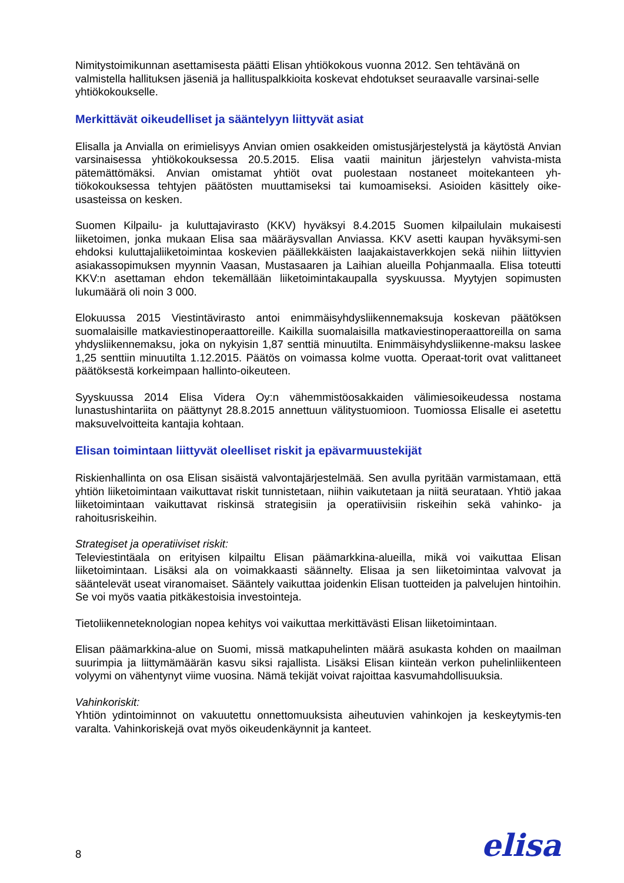Nimitystoimikunnan asettamisesta päätti Elisan yhtiökokous vuonna 2012. Sen tehtävänä on valmistella hallituksen jäseniä ja hallituspalkkioita koskevat ehdotukset seuraavalle varsinai-selle yhtiökokoukselle.
Merkittävät oikeudelliset ja sääntelyyn liittyvät asiat
Elisalla ja Anvialla on erimielisyys Anvian omien osakkeiden omistusjärjestelystä ja käytöstä Anvian varsinaisessa yhtiökokouksessa 20.5.2015. Elisa vaatii mainitun järjestelyn vahvista-mista pätemättömäksi. Anvian omistamat yhtiöt ovat puolestaan nostaneet moitekanteen yh-tiökokouksessa tehtyjen päätösten muuttamiseksi tai kumoamiseksi. Asioiden käsittely oike-usasteissa on kesken.
Suomen Kilpailu- ja kuluttajavirasto (KKV) hyväksyi 8.4.2015 Suomen kilpailulain mukaisesti liiketoimen, jonka mukaan Elisa saa määräysvallan Anviassa. KKV asetti kaupan hyväksymi-sen ehdoksi kuluttajaliiketoimintaa koskevien päällekkäisten laajakaistaverkkojen sekä niihin liittyvien asiakassopimuksen myynnin Vaasan, Mustasaaren ja Laihian alueilla Pohjanmaalla. Elisa toteutti KKV:n asettaman ehdon tekemällään liiketoimintakaupalla syyskuussa. Myytyjen sopimusten lukumäärä oli noin 3 000.
Elokuussa 2015 Viestintävirasto antoi enimmäisyhdysliikennemaksuja koskevan päätöksen suomalaisille matkaviestinoperaattoreille. Kaikilla suomalaisilla matkaviestinoperaattoreilla on sama yhdysliikennemaksu, joka on nykyisin 1,87 senttiä minuutilta. Enimmäisyhdysliikenne-maksu laskee 1,25 senttiin minuutilta 1.12.2015. Päätös on voimassa kolme vuotta. Operaat-torit ovat valittaneet päätöksestä korkeimpaan hallinto-oikeuteen.
Syyskuussa 2014 Elisa Videra Oy:n vähemmistöosakkaiden välimiesoikeudessa nostama lunastushintariita on päättynyt 28.8.2015 annettuun välitystuomioon. Tuomiossa Elisalle ei asetettu maksuvelvoitteita kantajia kohtaan.
Elisan toimintaan liittyvät oleelliset riskit ja epävarmuustekijät
Riskienhallinta on osa Elisan sisäistä valvontajärjestelmää. Sen avulla pyritään varmistamaan, että yhtiön liiketoimintaan vaikuttavat riskit tunnistetaan, niihin vaikutetaan ja niitä seurataan. Yhtiö jakaa liiketoimintaan vaikuttavat riskinsä strategisiin ja operatiivisiin riskeihin sekä vahinko- ja rahoitusriskeihin.
Strategiset ja operatiiviset riskit:
Televiestintäala on erityisen kilpailtu Elisan päämarkkina-alueilla, mikä voi vaikuttaa Elisan liiketoimintaan. Lisäksi ala on voimakkaasti säännelty. Elisaa ja sen liiketoimintaa valvovat ja sääntelevät useat viranomaiset. Sääntely vaikuttaa joidenkin Elisan tuotteiden ja palvelujen hintoihin. Se voi myös vaatia pitkäkestoisia investointeja.
Tietoliikenneteknologian nopea kehitys voi vaikuttaa merkittävästi Elisan liiketoimintaan.
Elisan päämarkkina-alue on Suomi, missä matkapuhelinten määrä asukasta kohden on maailman suurimpia ja liittymämäärän kasvu siksi rajallista. Lisäksi Elisan kiinteän verkon puhelinliikenteen volyymi on vähentynyt viime vuosina. Nämä tekijät voivat rajoittaa kasvumahdollisuuksia.
Vahinkoriskit:
Yhtiön ydintoiminnot on vakuutettu onnettomuuksista aiheutuvien vahinkojen ja keskeytymis-ten varalta. Vahinkoriskejä ovat myös oikeudenkäynnit ja kanteet.
8 elisa